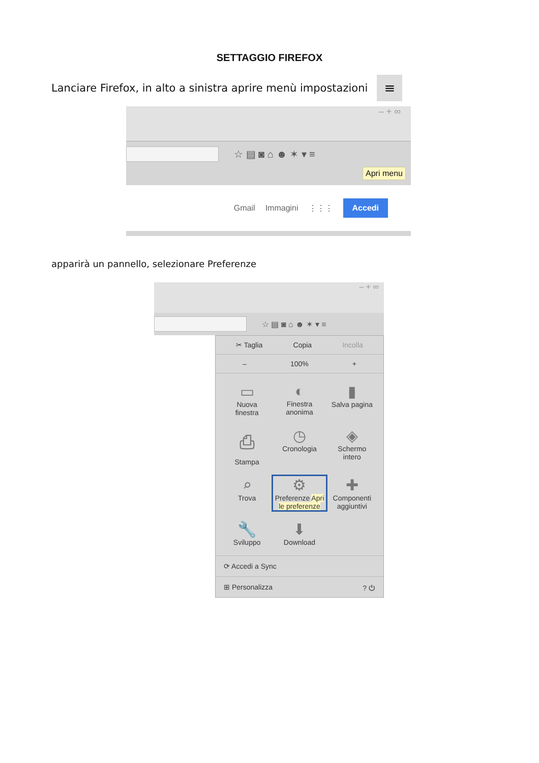SETTAGGIO FIREFOX
Lanciare Firefox, in alto a sinistra aprire menù impostazioni
≡
– + ∞
☆ ▤ ◙ ⌂ ☻ ✶ ▾ ≡
Apri menu
Gmail Immagini ⋮⋮⋮ Accedi
apparirà un pannello, selezionare Preferenze
– + ∞
☆ ▤ ◙ ⌂ ☻ ✶ ▾ ≡
✂ Taglia Copia Incolla
– 100% +
▭
Nuova
finestra
◐
Finestra
anonima
▮
Salva pagina
⎙
Stampa
◷
Cronologia
◈
Schermo
intero
⌕
Trova
⚙
Preferenze Apri le preferenze
✚
Componenti aggiuntivi
🔧
Sviluppo
⬇
Download
⟳ Accedi a Sync
⊞ Personalizza ? ⏻